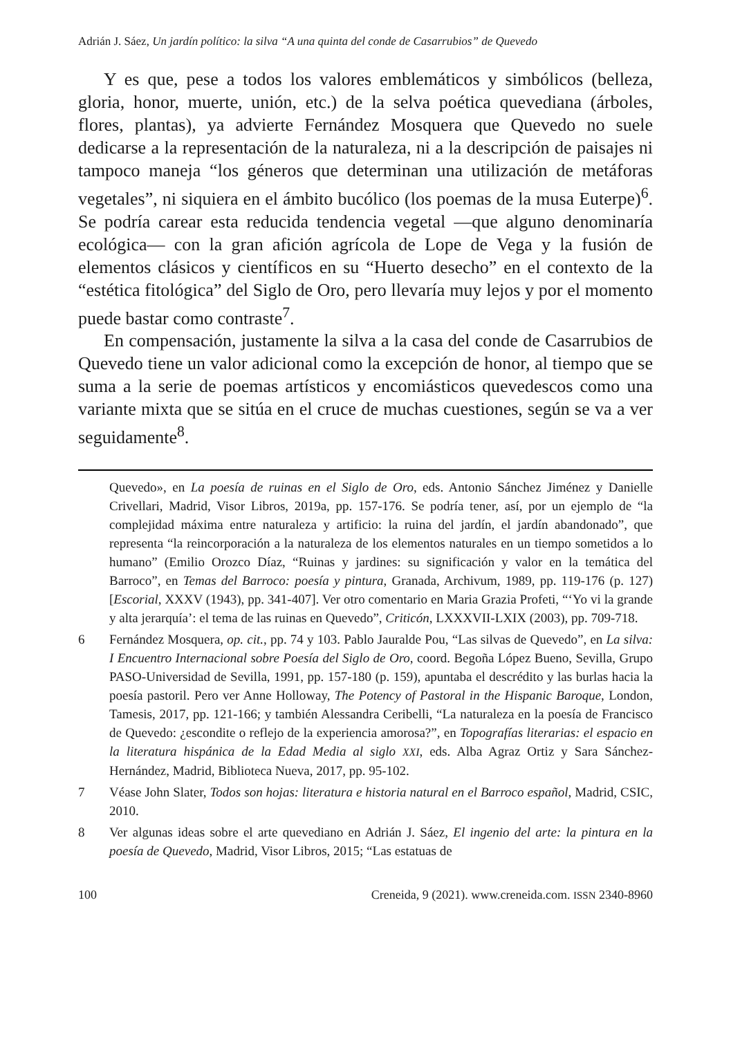Adrián J. Sáez, Un jardín político: la silva “A una quinta del conde de Casarrubios” de Quevedo
Y es que, pese a todos los valores emblemáticos y simbólicos (belleza, gloria, honor, muerte, unión, etc.) de la selva poética quevediana (árboles, flores, plantas), ya advierte Fernández Mosquera que Quevedo no suele dedicarse a la representación de la naturaleza, ni a la descripción de paisajes ni tampoco maneja “los géneros que determinan una utilización de metáforas vegetales”, ni siquiera en el ámbito bucólico (los poemas de la musa Euterpe)<sup>6</sup>. Se podría carear esta reducida tendencia vegetal —que alguno denominaría ecológica— con la gran afición agrícola de Lope de Vega y la fusión de elementos clásicos y científicos en su “Huerto desecho” en el contexto de la “estética fitológica” del Siglo de Oro, pero llevaría muy lejos y por el momento puede bastar como contraste<sup>7</sup>.
En compensación, justamente la silva a la casa del conde de Casarrubios de Quevedo tiene un valor adicional como la excepción de honor, al tiempo que se suma a la serie de poemas artísticos y encomiásticos quevedescos como una variante mixta que se sitúa en el cruce de muchas cuestiones, según se va a ver seguidamente<sup>8</sup>.
Quevedo», en La poesía de ruinas en el Siglo de Oro, eds. Antonio Sánchez Jiménez y Danielle Crivellari, Madrid, Visor Libros, 2019a, pp. 157-176. Se podría tener, así, por un ejemplo de “la complejidad máxima entre naturaleza y artificio: la ruina del jardín, el jardín abandonado”, que representa “la reincorporación a la naturaleza de los elementos naturales en un tiempo sometidos a lo humano” (Emilio Orozco Díaz, “Ruinas y jardines: su significación y valor en la temática del Barroco”, en Temas del Barroco: poesía y pintura, Granada, Archivum, 1989, pp. 119-176 (p. 127) [Escorial, XXXV (1943), pp. 341-407]. Ver otro comentario en Maria Grazia Profeti, “‘Yo vi la grande y alta jerarquía’: el tema de las ruinas en Quevedo”, Criticón, LXXXVII-LXIX (2003), pp. 709-718.
6 Fernández Mosquera, op. cit., pp. 74 y 103. Pablo Jauralde Pou, “Las silvas de Quevedo”, en La silva: I Encuentro Internacional sobre Poesía del Siglo de Oro, coord. Begoña López Bueno, Sevilla, Grupo PASO-Universidad de Sevilla, 1991, pp. 157-180 (p. 159), apuntaba el descrédito y las burlas hacia la poesía pastoril. Pero ver Anne Holloway, The Potency of Pastoral in the Hispanic Baroque, London, Tamesis, 2017, pp. 121-166; y también Alessandra Ceribelli, “La naturaleza en la poesía de Francisco de Quevedo: ¿escondite o reflejo de la experiencia amorosa?”, en Topografías literarias: el espacio en la literatura hispánica de la Edad Media al siglo XXI, eds. Alba Agraz Ortiz y Sara Sánchez-Hernández, Madrid, Biblioteca Nueva, 2017, pp. 95-102.
7 Véase John Slater, Todos son hojas: literatura e historia natural en el Barroco español, Madrid, CSIC, 2010.
8 Ver algunas ideas sobre el arte quevediano en Adrián J. Sáez, El ingenio del arte: la pintura en la poesía de Quevedo, Madrid, Visor Libros, 2015; “Las estatuas de
100 Creneida, 9 (2021). www.creneida.com. ISSN 2340-8960